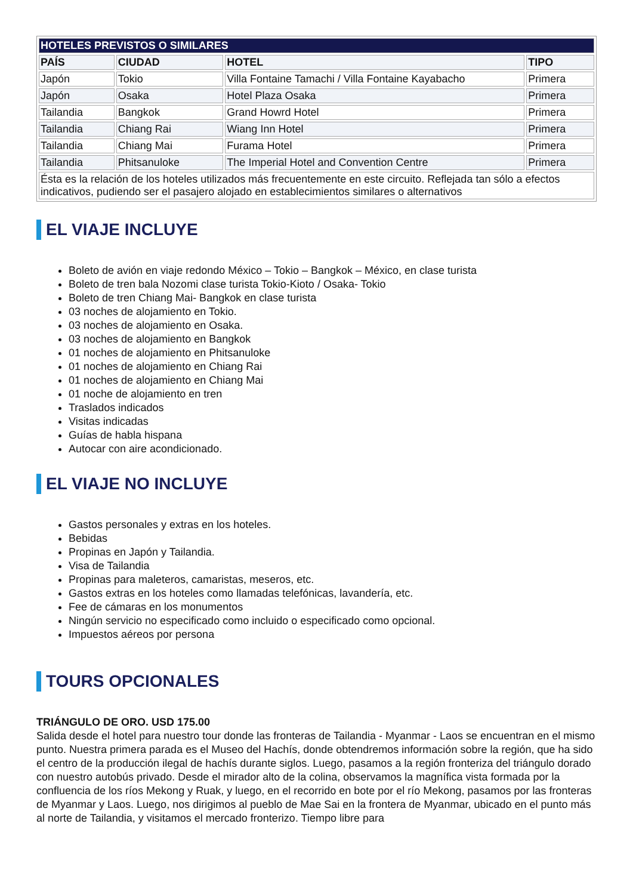| HOTELES PREVISTOS O SIMILARES | | | |
| PAÍS | CIUDAD | HOTEL | TIPO |
| Japón | Tokio | Villa Fontaine Tamachi / Villa Fontaine Kayabacho | Primera |
| Japón | Osaka | Hotel Plaza Osaka | Primera |
| Tailandia | Bangkok | Grand Howrd Hotel | Primera |
| Tailandia | Chiang Rai | Wiang Inn Hotel | Primera |
| Tailandia | Chiang Mai | Furama Hotel | Primera |
| Tailandia | Phitsanuloke | The Imperial Hotel and Convention Centre | Primera |
| Ésta es la relación de los hoteles utilizados más frecuentemente en este circuito. Reflejada tan sólo a efectos indicativos, pudiendo ser el pasajero alojado en establecimientos similares o alternativos | | | |
EL VIAJE INCLUYE
Boleto de avión en viaje redondo México – Tokio – Bangkok – México, en clase turista
Boleto de tren bala Nozomi clase turista Tokio-Kioto / Osaka- Tokio
Boleto de tren Chiang Mai- Bangkok en clase turista
03 noches de alojamiento en Tokio.
03 noches de alojamiento en Osaka.
03 noches de alojamiento en Bangkok
01 noches de alojamiento en Phitsanuloke
01 noches de alojamiento en Chiang Rai
01 noches de alojamiento en Chiang Mai
01 noche de alojamiento en tren
Traslados indicados
Visitas indicadas
Guías de habla hispana
Autocar con aire acondicionado.
EL VIAJE NO INCLUYE
Gastos personales y extras en los hoteles.
Bebidas
Propinas en Japón y Tailandia.
Visa de Tailandia
Propinas para maleteros, camaristas, meseros, etc.
Gastos extras en los hoteles como llamadas telefónicas, lavandería, etc.
Fee de cámaras en los monumentos
Ningún servicio no especificado como incluido o especificado como opcional.
Impuestos aéreos por persona
TOURS OPCIONALES
TRIÁNGULO DE ORO. USD 175.00
Salida desde el hotel para nuestro tour donde las fronteras de Tailandia - Myanmar - Laos se encuentran en el mismo punto. Nuestra primera parada es el Museo del Hachís, donde obtendremos información sobre la región, que ha sido el centro de la producción ilegal de hachís durante siglos. Luego, pasamos a la región fronteriza del triángulo dorado con nuestro autobús privado. Desde el mirador alto de la colina, observamos la magnífica vista formada por la confluencia de los ríos Mekong y Ruak, y luego, en el recorrido en bote por el río Mekong, pasamos por las fronteras de Myanmar y Laos. Luego, nos dirigimos al pueblo de Mae Sai en la frontera de Myanmar, ubicado en el punto más al norte de Tailandia, y visitamos el mercado fronterizo. Tiempo libre para